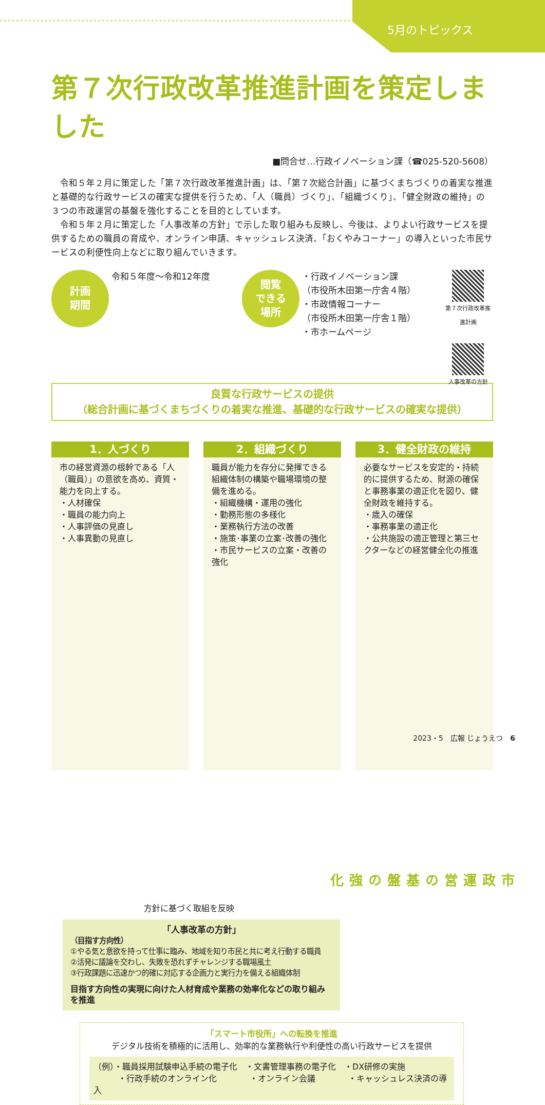5月のトピックス
第７次行政改革推進計画を策定しました
■問合せ…行政イノベーション課（☎025-520-5608）
令和５年２月に策定した「第７次行政改革推進計画」は、「第７次総合計画」に基づくまちづくりの着実な推進と基礎的な行政サービスの確実な提供を行うため、「人（職員）づくり」、「組織づくり」、「健全財政の維持」の３つの市政運営の基盤を強化することを目的としています。
令和５年２月に策定した「人事改革の方針」で示した取り組みも反映し、今後は、よりよい行政サービスを提供するための職員の育成や、オンライン申請、キャッシュレス決済、「おくやみコーナー」の導入といった市民サービスの利便性向上などに取り組んでいきます。
計画
期間
令和５年度～令和12年度
閲覧
できる
場所
・行政イノベーション課
（市役所木田第一庁舎４階）
・市政情報コーナー
（市役所木田第一庁舎１階）
・市ホームページ
第７次行政改革推進計画
人事改革の方針
良質な行政サービスの提供
（総合計画に基づくまちづくりの着実な推進、基礎的な行政サービスの確実な提供）
1．人づくり
市の経営資源の根幹である「人（職員）」の意欲を高め、資質・能力を向上する。
・人材確保
・職員の能力向上
・人事評価の見直し
・人事異動の見直し
2．組織づくり
職員が能力を存分に発揮できる組織体制の構築や職場環境の整備を進める。
・組織機構・運用の強化
・勤務形態の多様化
・業務執行方法の改善
・施策･事業の立案･改善の強化
・市民サービスの立案・改善の強化
3．健全財政の維持
必要なサービスを安定的・持続的に提供するため、財源の確保と事務事業の適正化を図り、健全財政を維持する。
・歳入の確保
・事務事業の適正化
・公共施設の適正管理と第三セクターなどの経営健全化の推進
方針に基づく取組を反映
「人事改革の方針」
（目指す方向性）
①やる気と意欲を持って仕事に臨み、地域を知り市民と共に考え行動する職員
②活発に議論を交わし、失敗を恐れずチャレンジする職場風土
③行政課題に迅速かつ的確に対応する企画力と実行力を備える組織体制
目指す方向性の実現に向けた人材育成や業務の効率化などの取り組みを推進
「スマート市役所」への転換を推進
デジタル技術を積極的に活用し、効率的な業務執行や利便性の高い行政サービスを提供
（例）・職員採用試験申込手続の電子化　・文書管理事務の電子化　・DX研修の実施
　　　・行政手続のオンライン化　　　　・オンライン会議　　　　・キャッシュレス決済の導入
市政運営の基盤の強化
2023・5　広報 じょうえつ　6